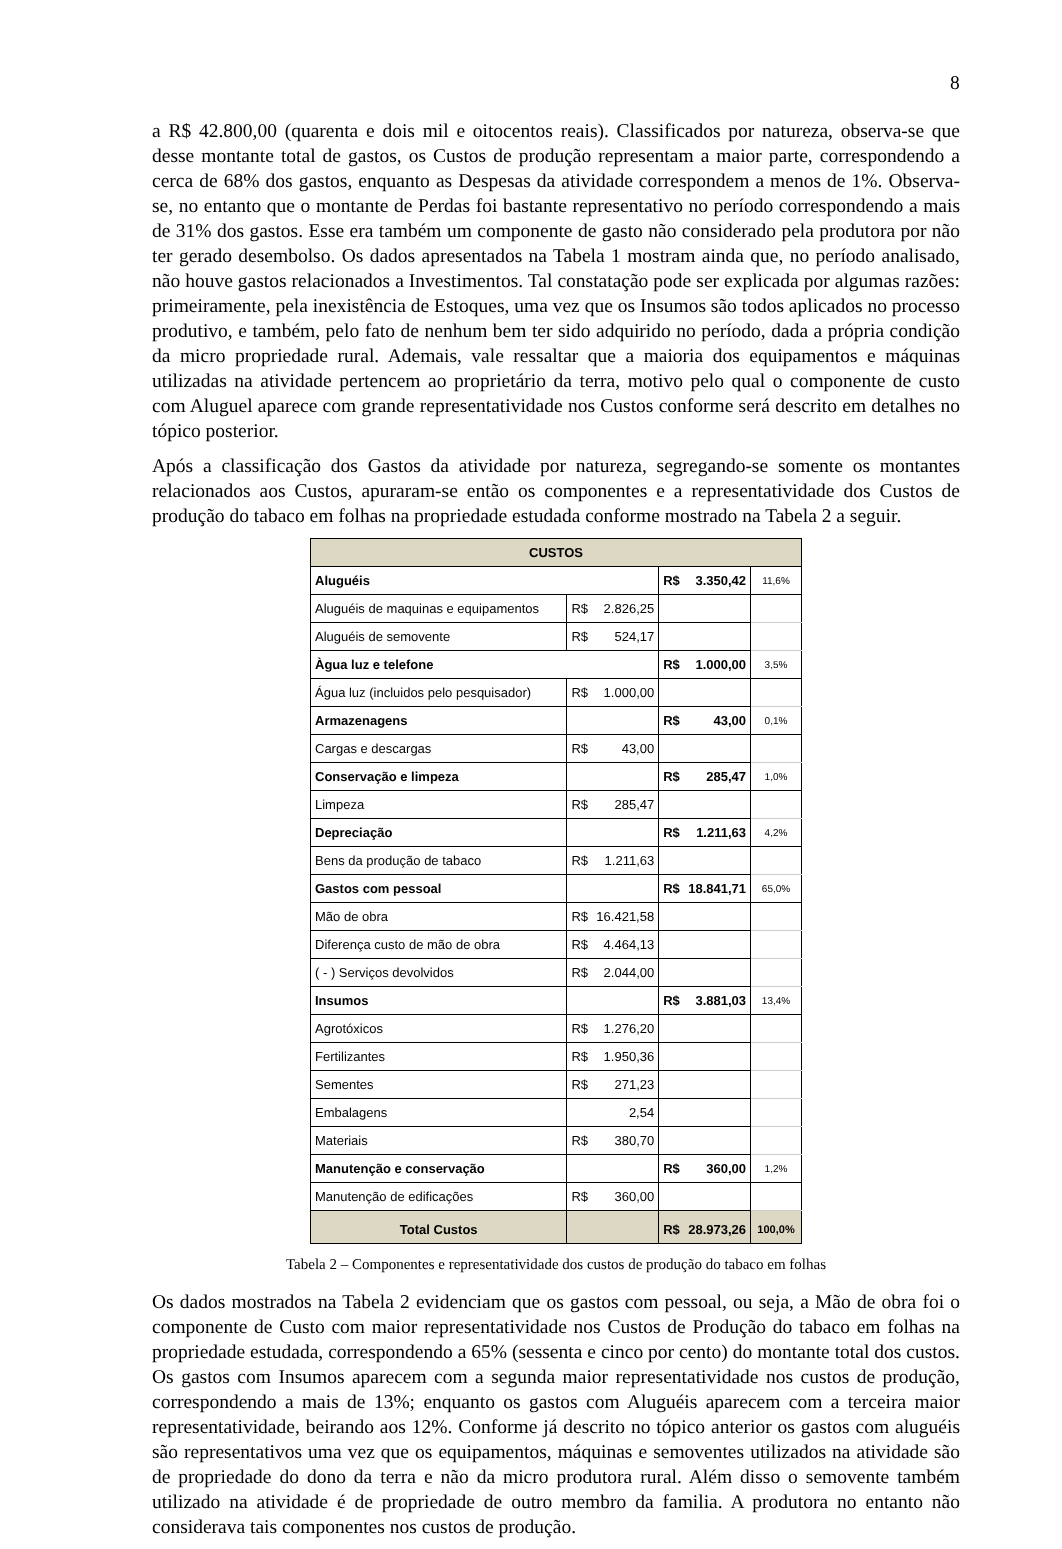8
a R$ 42.800,00 (quarenta e dois mil e oitocentos reais). Classificados por natureza, observa-se que desse montante total de gastos, os Custos de produção representam a maior parte, correspondendo a cerca de 68% dos gastos, enquanto as Despesas da atividade correspondem a menos de 1%. Observa-se, no entanto que o montante de Perdas foi bastante representativo no período correspondendo a mais de 31% dos gastos. Esse era também um componente de gasto não considerado pela produtora por não ter gerado desembolso. Os dados apresentados na Tabela 1 mostram ainda que, no período analisado, não houve gastos relacionados a Investimentos. Tal constatação pode ser explicada por algumas razões: primeiramente, pela inexistência de Estoques, uma vez que os Insumos são todos aplicados no processo produtivo, e também, pelo fato de nenhum bem ter sido adquirido no período, dada a própria condição da micro propriedade rural. Ademais, vale ressaltar que a maioria dos equipamentos e máquinas utilizadas na atividade pertencem ao proprietário da terra, motivo pelo qual o componente de custo com Aluguel aparece com grande representatividade nos Custos conforme será descrito em detalhes no tópico posterior.
Após a classificação dos Gastos da atividade por natureza, segregando-se somente os montantes relacionados aos Custos, apuraram-se então os componentes e a representatividade dos Custos de produção do tabaco em folhas na propriedade estudada conforme mostrado na Tabela 2 a seguir.
| CUSTOS | | | |
| --- | --- | --- | --- |
| Aluguéis | | R$ 3.350,42 | 11,6% |
| Aluguéis de maquinas e equipamentos | R$ 2.826,25 | | |
| Aluguéis de semovente | R$ 524,17 | | |
| Àgua luz e telefone | | R$ 1.000,00 | 3,5% |
| Água luz (incluidos pelo pesquisador) | R$ 1.000,00 | | |
| Armazenagens | | R$ 43,00 | 0,1% |
| Cargas e descargas | R$ 43,00 | | |
| Conservação e limpeza | | R$ 285,47 | 1,0% |
| Limpeza | R$ 285,47 | | |
| Depreciação | | R$ 1.211,63 | 4,2% |
| Bens da produção de tabaco | R$ 1.211,63 | | |
| Gastos com pessoal | | R$ 18.841,71 | 65,0% |
| Mão de obra | R$ 16.421,58 | | |
| Diferença custo de mão de obra | R$ 4.464,13 | | |
| ( - ) Serviços devolvidos | R$ 2.044,00 | | |
| Insumos | | R$ 3.881,03 | 13,4% |
| Agrotóxicos | R$ 1.276,20 | | |
| Fertilizantes | R$ 1.950,36 | | |
| Sementes | R$ 271,23 | | |
| Embalagens | 2,54 | | |
| Materiais | R$ 380,70 | | |
| Manutenção e conservação | | R$ 360,00 | 1,2% |
| Manutenção de edificações | R$ 360,00 | | |
| Total Custos | | R$ 28.973,26 | 100,0% |
Tabela 2 – Componentes e representatividade dos custos de produção do tabaco em folhas
Os dados mostrados na Tabela 2 evidenciam que os gastos com pessoal, ou seja, a Mão de obra foi o componente de Custo com maior representatividade nos Custos de Produção do tabaco em folhas na propriedade estudada, correspondendo a 65% (sessenta e cinco por cento) do montante total dos custos. Os gastos com Insumos aparecem com a segunda maior representatividade nos custos de produção, correspondendo a mais de 13%; enquanto os gastos com Aluguéis aparecem com a terceira maior representatividade, beirando aos 12%. Conforme já descrito no tópico anterior os gastos com aluguéis são representativos uma vez que os equipamentos, máquinas e semoventes utilizados na atividade são de propriedade do dono da terra e não da micro produtora rural. Além disso o semovente também utilizado na atividade é de propriedade de outro membro da familia. A produtora no entanto não considerava tais componentes nos custos de produção.